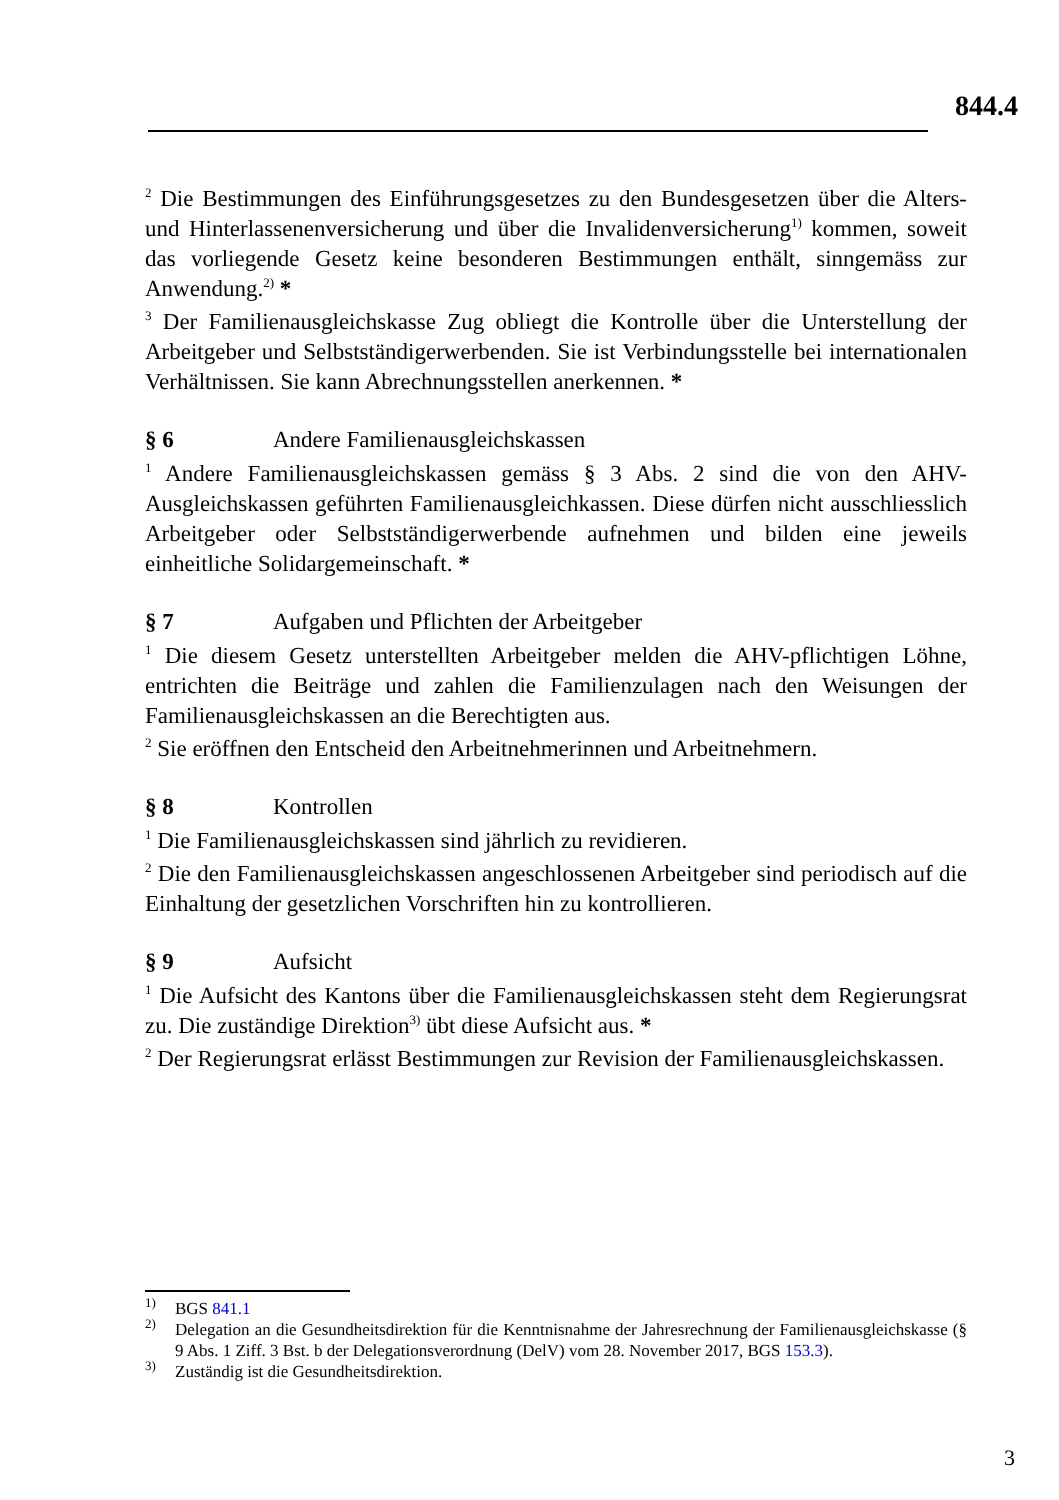844.4
<sup>2</sup> Die Bestimmungen des Einführungsgesetzes zu den Bundesgesetzen über die Alters- und Hinterlassenenversicherung und über die Invalidenversicherung<sup>1)</sup> kommen, soweit das vorliegende Gesetz keine besonderen Bestimmungen enthält, sinngemäss zur Anwendung.<sup>2)</sup> *
<sup>3</sup> Der Familienausgleichskasse Zug obliegt die Kontrolle über die Unterstellung der Arbeitgeber und Selbstständigerwerbenden. Sie ist Verbindungsstelle bei internationalen Verhältnissen. Sie kann Abrechnungsstellen anerkennen. *
§ 6 Andere Familienausgleichskassen
<sup>1</sup> Andere Familienausgleichskassen gemäss § 3 Abs. 2 sind die von den AHV-Ausgleichskassen geführten Familienausgleichkassen. Diese dürfen nicht ausschliesslich Arbeitgeber oder Selbstständigerwerbende aufnehmen und bilden eine jeweils einheitliche Solidargemeinschaft. *
§ 7 Aufgaben und Pflichten der Arbeitgeber
<sup>1</sup> Die diesem Gesetz unterstellten Arbeitgeber melden die AHV-pflichtigen Löhne, entrichten die Beiträge und zahlen die Familienzulagen nach den Weisungen der Familienausgleichskassen an die Berechtigten aus.
<sup>2</sup> Sie eröffnen den Entscheid den Arbeitnehmerinnen und Arbeitnehmern.
§ 8 Kontrollen
<sup>1</sup> Die Familienausgleichskassen sind jährlich zu revidieren.
<sup>2</sup> Die den Familienausgleichskassen angeschlossenen Arbeitgeber sind periodisch auf die Einhaltung der gesetzlichen Vorschriften hin zu kontrollieren.
§ 9 Aufsicht
<sup>1</sup> Die Aufsicht des Kantons über die Familienausgleichskassen steht dem Regierungsrat zu. Die zuständige Direktion<sup>3)</sup> übt diese Aufsicht aus. *
<sup>2</sup> Der Regierungsrat erlässt Bestimmungen zur Revision der Familienausgleichskassen.
<sup>1)</sup> BGS 841.1
<sup>2)</sup> Delegation an die Gesundheitsdirektion für die Kenntnisnahme der Jahresrechnung der Familienausgleichskasse (§ 9 Abs. 1 Ziff. 3 Bst. b der Delegationsverordnung (DelV) vom 28. November 2017, BGS 153.3).
<sup>3)</sup> Zuständig ist die Gesundheitsdirektion.
3